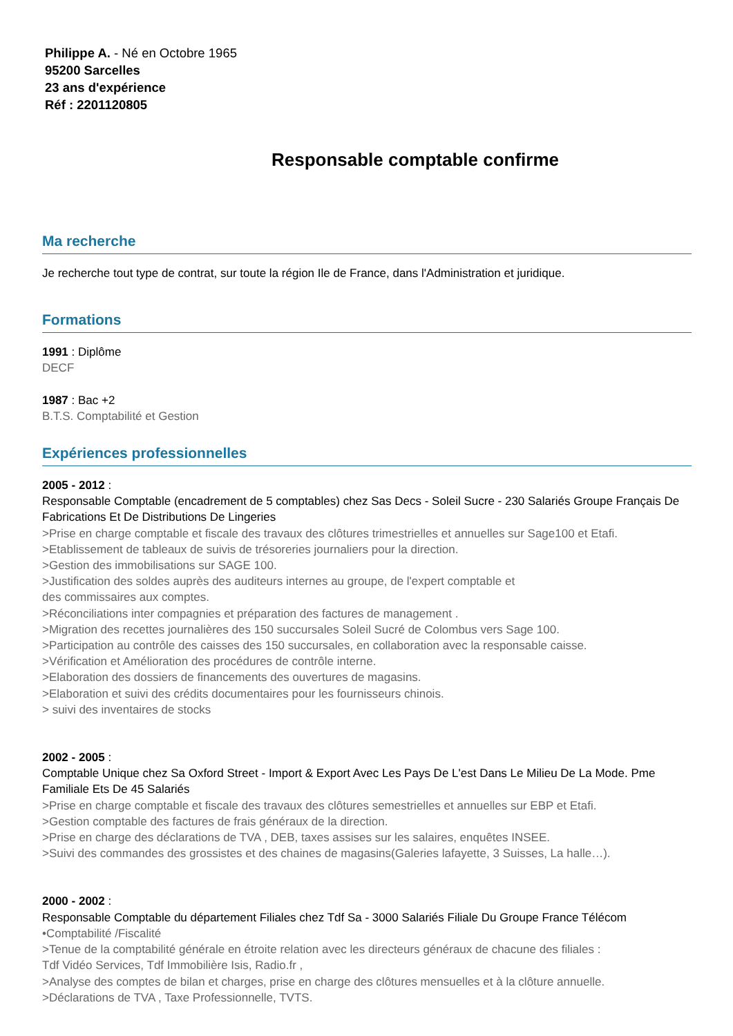Philippe A. - Né en Octobre 1965
95200 Sarcelles
23 ans d'expérience
Réf : 2201120805
Responsable comptable confirme
Ma recherche
Je recherche tout type de contrat, sur toute la région Ile de France, dans l'Administration et juridique.
Formations
1991 : Diplôme
DECF
1987 : Bac +2
B.T.S. Comptabilité et Gestion
Expériences professionnelles
2005 - 2012 :
Responsable Comptable (encadrement de 5 comptables) chez Sas Decs - Soleil Sucre - 230 Salariés Groupe Français De Fabrications Et De Distributions De Lingeries
>Prise en charge comptable et fiscale des travaux des clôtures trimestrielles et annuelles sur Sage100 et Etafi.
>Etablissement de tableaux de suivis de trésoreries journaliers pour la direction.
>Gestion des immobilisations sur SAGE 100.
>Justification des soldes auprès des auditeurs internes au groupe, de l'expert comptable et
des commissaires aux comptes.
>Réconciliations inter compagnies et préparation des factures de management .
>Migration des recettes journalières des 150 succursales Soleil Sucré de Colombus vers Sage 100.
>Participation au contrôle des caisses des 150 succursales, en collaboration avec la responsable caisse.
>Vérification et Amélioration des procédures de contrôle interne.
>Elaboration des dossiers de financements des ouvertures de magasins.
>Elaboration et suivi des crédits documentaires pour les fournisseurs chinois.
> suivi des inventaires de stocks
2002 - 2005 :
Comptable Unique chez Sa Oxford Street - Import & Export Avec Les Pays De L'est Dans Le Milieu De La Mode. Pme Familiale Ets De 45 Salariés
>Prise en charge comptable et fiscale des travaux des clôtures semestrielles et annuelles sur EBP et Etafi.
>Gestion comptable des factures de frais généraux de la direction.
>Prise en charge des déclarations de TVA , DEB, taxes assises sur les salaires, enquêtes INSEE.
>Suivi des commandes des grossistes et des chaines de magasins(Galeries lafayette, 3 Suisses, La halle…).
2000 - 2002 :
Responsable Comptable du département Filiales chez Tdf Sa - 3000 Salariés Filiale Du Groupe France Télécom
•Comptabilité /Fiscalité
>Tenue de la comptabilité générale en étroite relation avec les directeurs généraux de chacune des filiales :
Tdf Vidéo Services, Tdf Immobilière Isis, Radio.fr ,
>Analyse des comptes de bilan et charges, prise en charge des clôtures mensuelles et à la clôture annuelle.
>Déclarations de TVA , Taxe Professionnelle, TVTS.